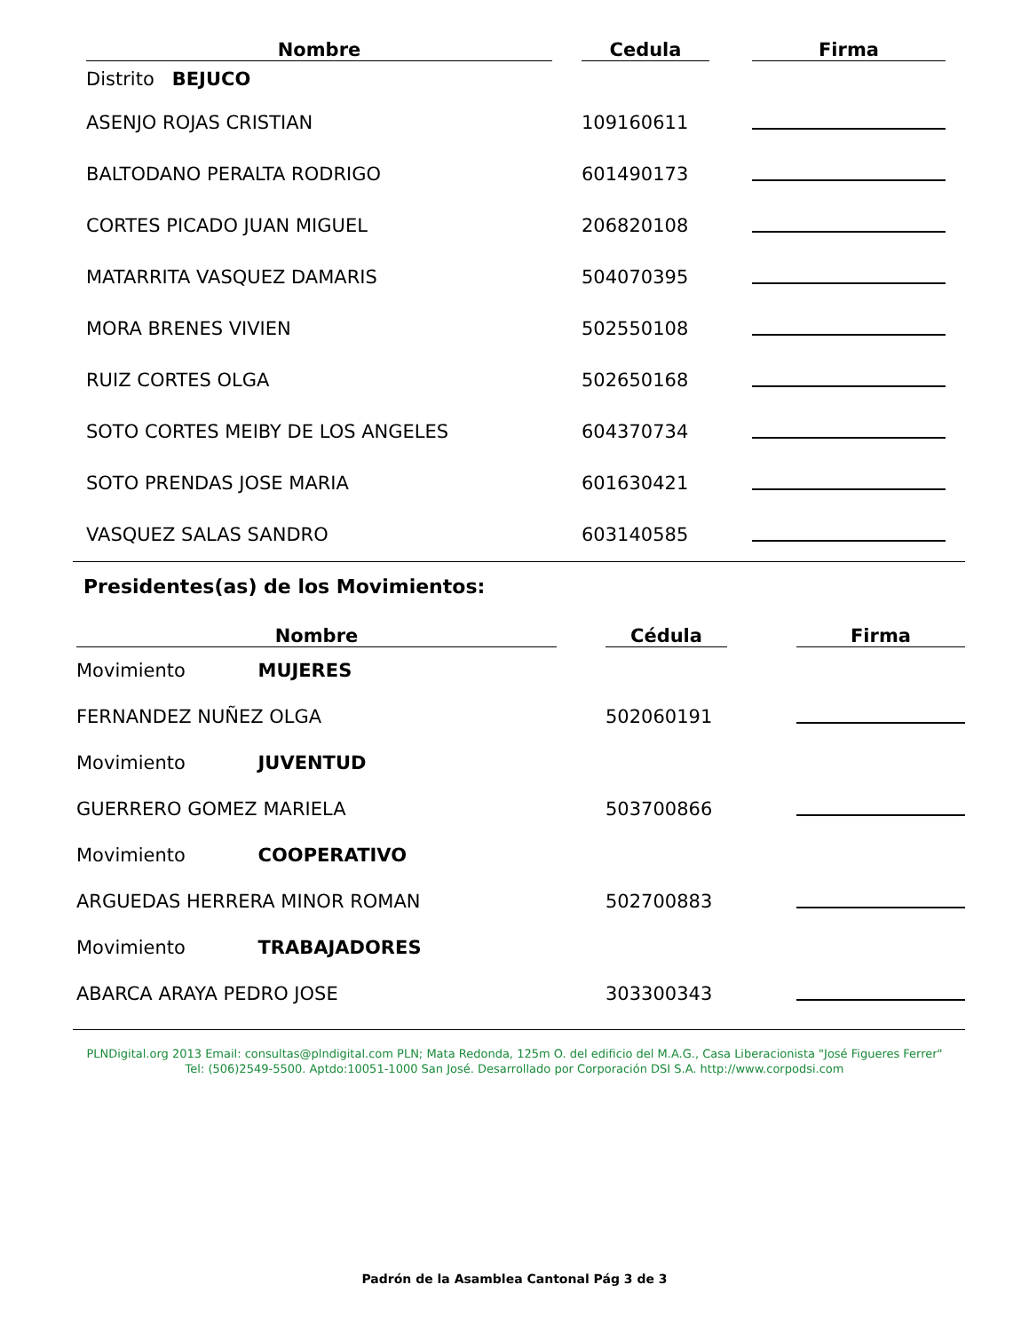| Nombre | | Cedula | | Firma |
| --- | --- | --- | --- | --- |
| Distrito BEJUCO | | | | |
| ASENJO ROJAS CRISTIAN | | 109160611 | | |
| BALTODANO PERALTA RODRIGO | | 601490173 | | |
| CORTES PICADO JUAN MIGUEL | | 206820108 | | |
| MATARRITA VASQUEZ DAMARIS | | 504070395 | | |
| MORA BRENES VIVIEN | | 502550108 | | |
| RUIZ CORTES OLGA | | 502650168 | | |
| SOTO CORTES MEIBY DE LOS ANGELES | | 604370734 | | |
| SOTO PRENDAS JOSE MARIA | | 601630421 | | |
| VASQUEZ SALAS SANDRO | | 603140585 | | |
Presidentes(as) de los Movimientos:
| Nombre | | Cédula | | Firma |
| --- | --- | --- | --- | --- |
| Movimiento MUJERES | | | | |
| FERNANDEZ NUÑEZ OLGA | | 502060191 | | |
| Movimiento JUVENTUD | | | | |
| GUERRERO GOMEZ MARIELA | | 503700866 | | |
| Movimiento COOPERATIVO | | | | |
| ARGUEDAS HERRERA MINOR ROMAN | | 502700883 | | |
| Movimiento TRABAJADORES | | | | |
| ABARCA ARAYA PEDRO JOSE | | 303300343 | | |
PLNDigital.org 2013 Email: consultas@plndigital.com PLN; Mata Redonda, 125m O. del edificio del M.A.G., Casa Liberacionista "José Figueres Ferrer"
Tel: (506)2549-5500. Aptdo:10051-1000 San José. Desarrollado por Corporación DSI S.A. http://www.corpodsi.com
Padrón de la Asamblea Cantonal Pág 3 de 3